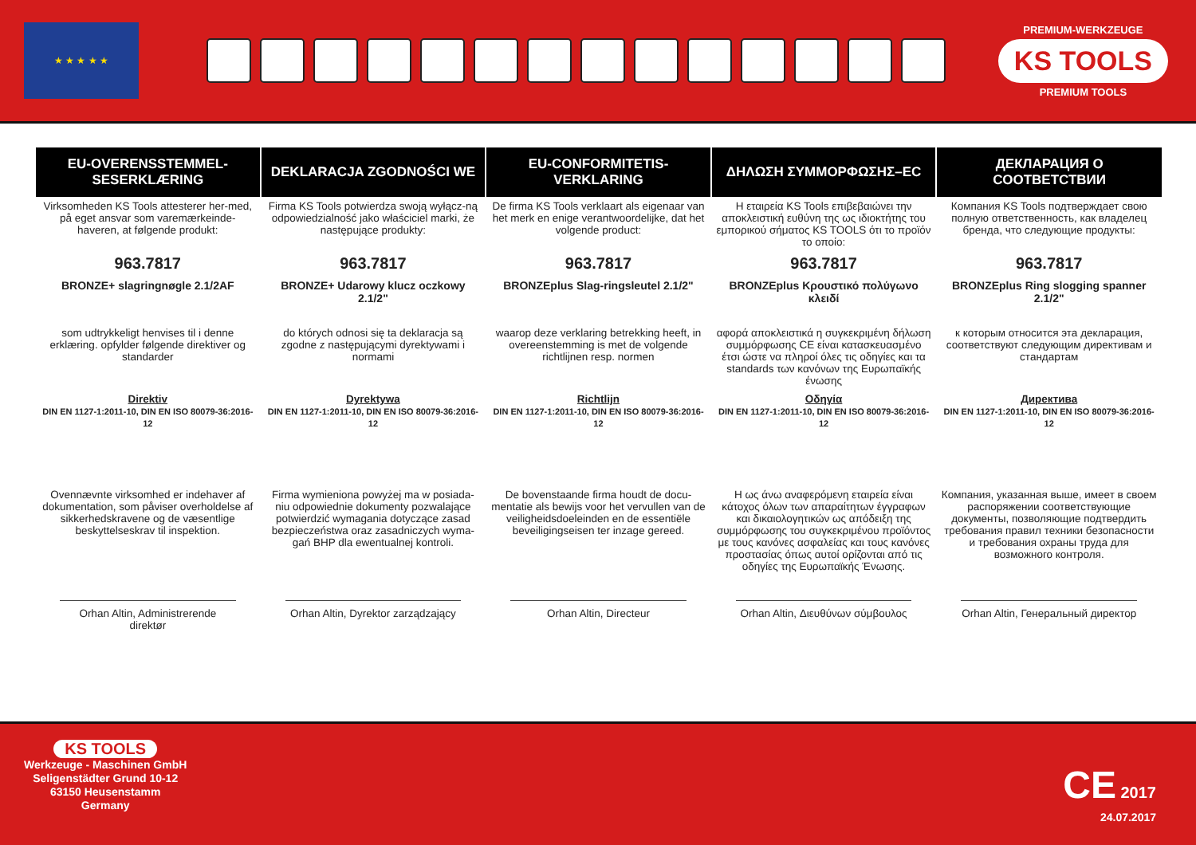★ ★ ★ ★ ★
PREMIUM-WERKZEUGE
KS TOOLS
PREMIUM TOOLS
| EU-OVERENSSTEMMEL-SESERKLÆRING | DEKLARACJA ZGODNOŚCI WE | EU-CONFORMITETIS-VERKLARING | ΔΗΛΩΣΗ ΣΥΜΜΟΡΦΩΣΗΣ–EC | ДЕКЛАРАЦИЯ О СООТВЕТСТВИИ |
| --- | --- | --- | --- | --- |
| Virksomheden KS Tools attesterer her-med, på eget ansvar som varemærkeinde-haveren, at følgende produkt: | Firma KS Tools potwierdza swoją wyłącz-ną odpowiedzialność jako właściciel marki, że następujące produkty: | De firma KS Tools verklaart als eigenaar van het merk en enige verantwoordelijke, dat het volgende product: | Η εταιρεία KS Tools επιβεβαιώνει την αποκλειστική ευθύνη της ως ιδιοκτήτης του εμπορικού σήματος KS TOOLS ότι το προϊόν το οποίο: | Компания KS Tools подтверждает свою полную ответственность, как владелец бренда, что следующие продукты: |
| 963.7817 | 963.7817 | 963.7817 | 963.7817 | 963.7817 |
| BRONZE+ slagringnøgle 2.1/2AF | BRONZE+ Udarowy klucz oczkowy 2.1/2" | BRONZEplus Slag-ringsleutel 2.1/2" | BRONZEplus Κρουστικό πολύγωνο κλειδί | BRONZEplus Ring slogging spanner 2.1/2" |
| som udtrykkeligt henvises til i denne erklæring. opfylder følgende direktiver og standarder | do których odnosi się ta deklaracja są zgodne z następującymi dyrektywami i normami | waarop deze verklaring betrekking heeft, in overeenstemming is met de volgende richtlijnen resp. normen | αφορά αποκλειστικά η συγκεκριμένη δήλωση συμμόρφωσης CE είναι κατασκευασμένο έτσι ώστε να πληροί όλες τις οδηγίες και τα standards των κανόνων της Ευρωπαϊκής ένωσης | к которым относится эта декларация, соответствуют следующим директивам и стандартам |
| Direktiv DIN EN 1127-1:2011-10, DIN EN ISO 80079-36:2016-12 | Dyrektywa DIN EN 1127-1:2011-10, DIN EN ISO 80079-36:2016-12 | Richtlijn DIN EN 1127-1:2011-10, DIN EN ISO 80079-36:2016-12 | Οδηγία DIN EN 1127-1:2011-10, DIN EN ISO 80079-36:2016-12 | Директива DIN EN 1127-1:2011-10, DIN EN ISO 80079-36:2016-12 |
| Ovennævnte virksomhed er indehaver af dokumentation, som påviser overholdelse af sikkerhedskravene og de væsentlige beskyttelseskrav til inspektion. | Firma wymieniona powyżej ma w posiada-niu odpowiednie dokumenty pozwalające potwierdzić wymagania dotyczące zasad bezpieczeństwa oraz zasadniczych wyma-gań BHP dla ewentualnej kontroli. | De bovenstaande firma houdt de docu-mentatie als bewijs voor het vervullen van de veiligheidsdoeleinden en de essentiële beveiligingseisen ter inzage gereed. | Η ως άνω αναφερόμενη εταιρεία είναι κάτοχος όλων των απαραίτητων έγγραφων και δικαιολογητικών ως απόδειξη της συμμόρφωσης του συγκεκριμένου προϊόντος με τους κανόνες ασφαλείας και τους κανόνες προστασίας όπως αυτοί ορίζονται από τις οδηγίες της Ευρωπαϊκής Ένωσης. | Компания, указанная выше, имеет в своем распоряжении соответствующие документы, позволяющие подтвердить требования правил техники безопасности и требования охраны труда для возможного контроля. |
| Orhan Altin, Administrerende direktør | Orhan Altin, Dyrektor zarządzający | Orhan Altin, Directeur | Orhan Altin, Διευθύνων σύμβουλος | Orhan Altin, Генеральный директор |
KS TOOLS
Werkzeuge - Maschinen GmbH
Seligenstädter Grund 10-12
63150 Heusenstamm
Germany
CE 2017
24.07.2017